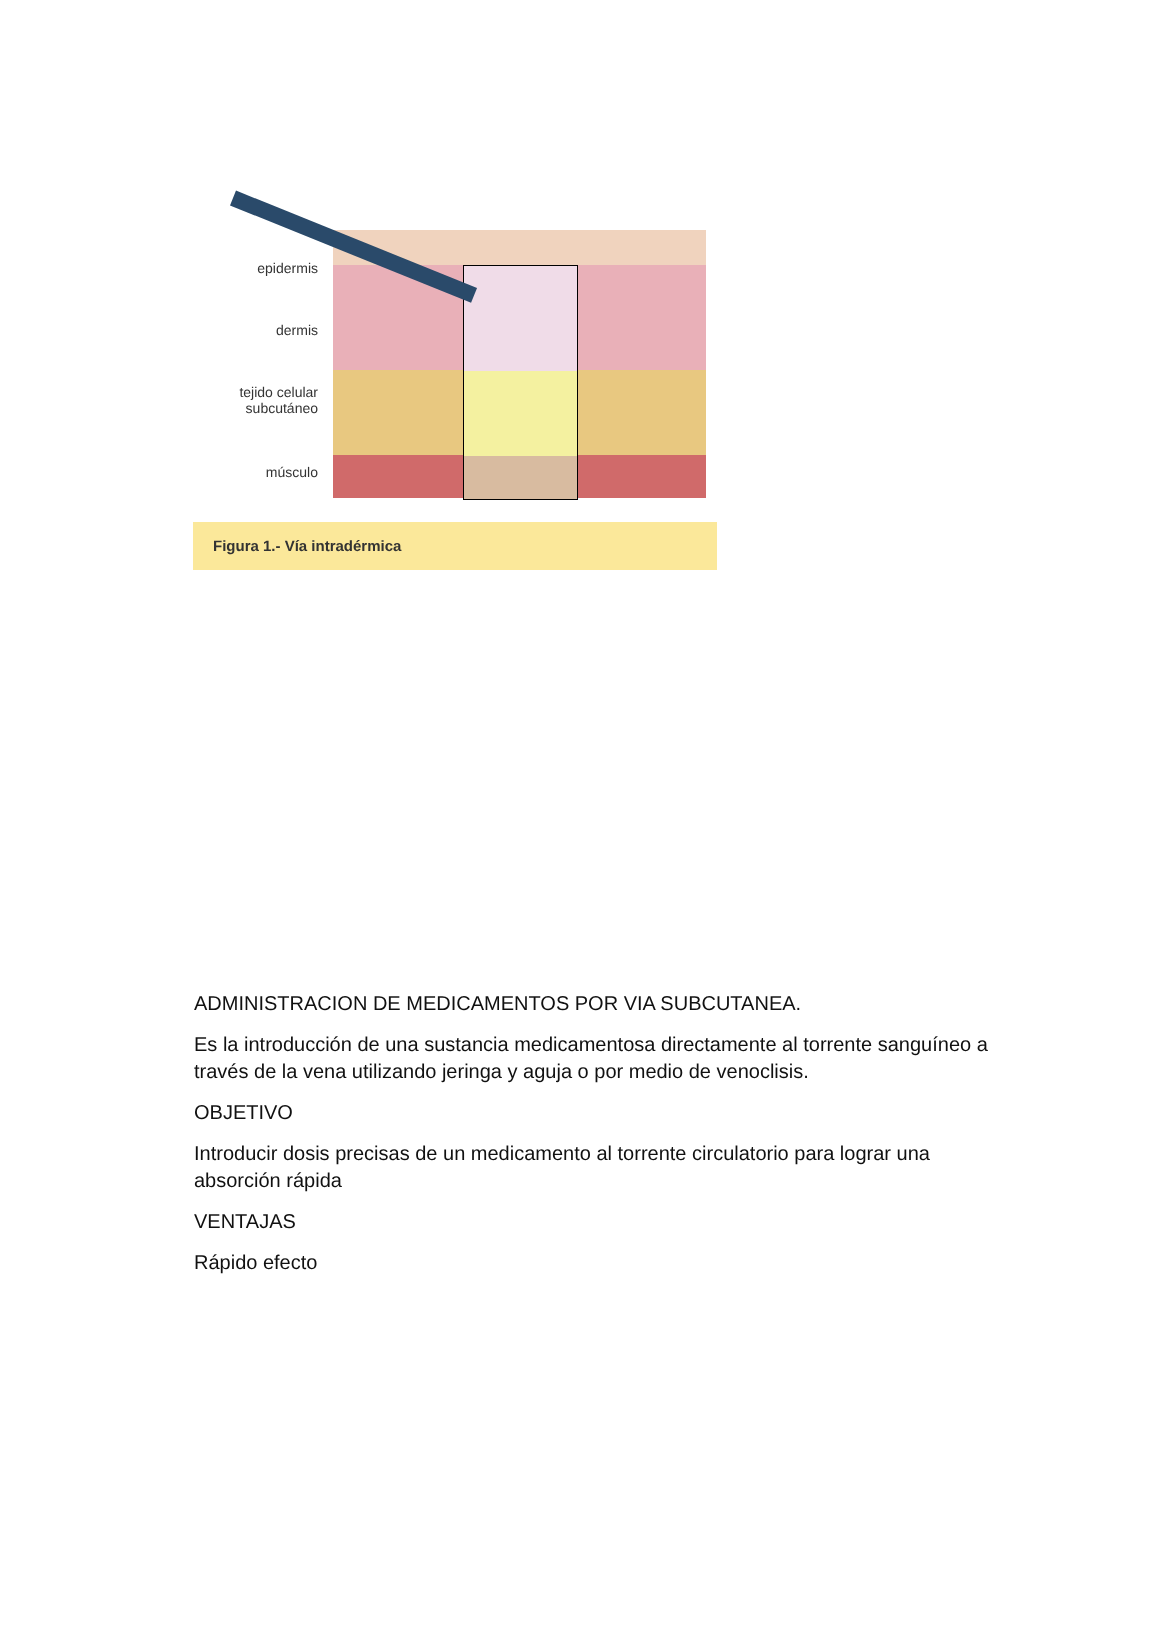epidermis
dermis
tejido celular subcutáneo
músculo
Figura 1.- Vía intradérmica
ADMINISTRACION DE MEDICAMENTOS POR VIA SUBCUTANEA.
Es la introducción de una sustancia medicamentosa directamente al torrente sanguíneo a través de la vena utilizando jeringa y aguja o por medio de venoclisis.
OBJETIVO
Introducir dosis precisas de un medicamento al torrente circulatorio para lograr una absorción rápida
VENTAJAS
Rápido efecto